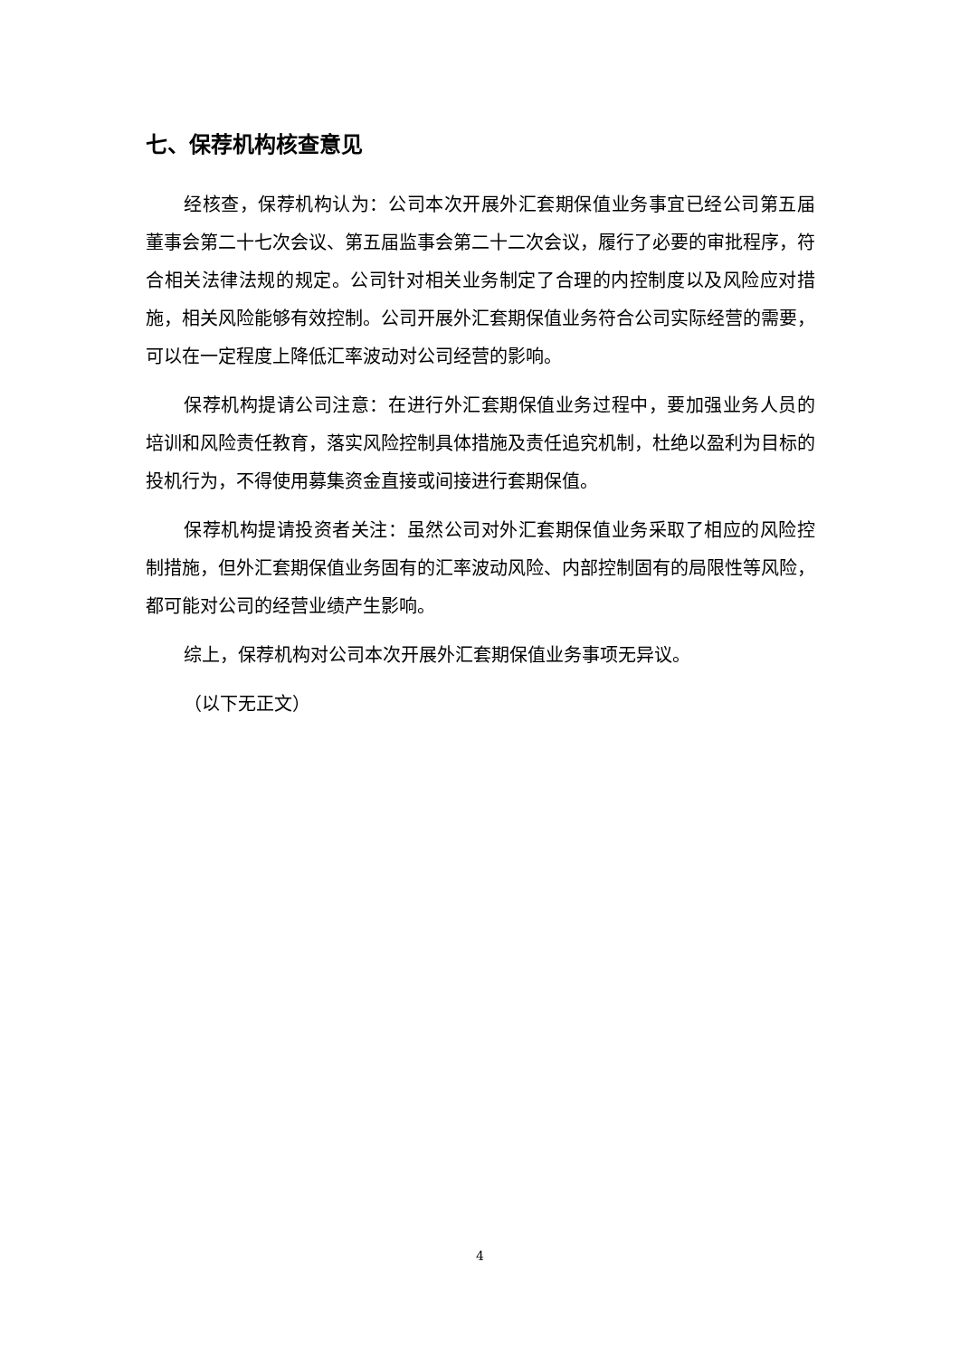七、保荐机构核查意见
经核查，保荐机构认为：公司本次开展外汇套期保值业务事宜已经公司第五届董事会第二十七次会议、第五届监事会第二十二次会议，履行了必要的审批程序，符合相关法律法规的规定。公司针对相关业务制定了合理的内控制度以及风险应对措施，相关风险能够有效控制。公司开展外汇套期保值业务符合公司实际经营的需要，可以在一定程度上降低汇率波动对公司经营的影响。
保荐机构提请公司注意：在进行外汇套期保值业务过程中，要加强业务人员的培训和风险责任教育，落实风险控制具体措施及责任追究机制，杜绝以盈利为目标的投机行为，不得使用募集资金直接或间接进行套期保值。
保荐机构提请投资者关注：虽然公司对外汇套期保值业务采取了相应的风险控制措施，但外汇套期保值业务固有的汇率波动风险、内部控制固有的局限性等风险，都可能对公司的经营业绩产生影响。
综上，保荐机构对公司本次开展外汇套期保值业务事项无异议。
（以下无正文）
4